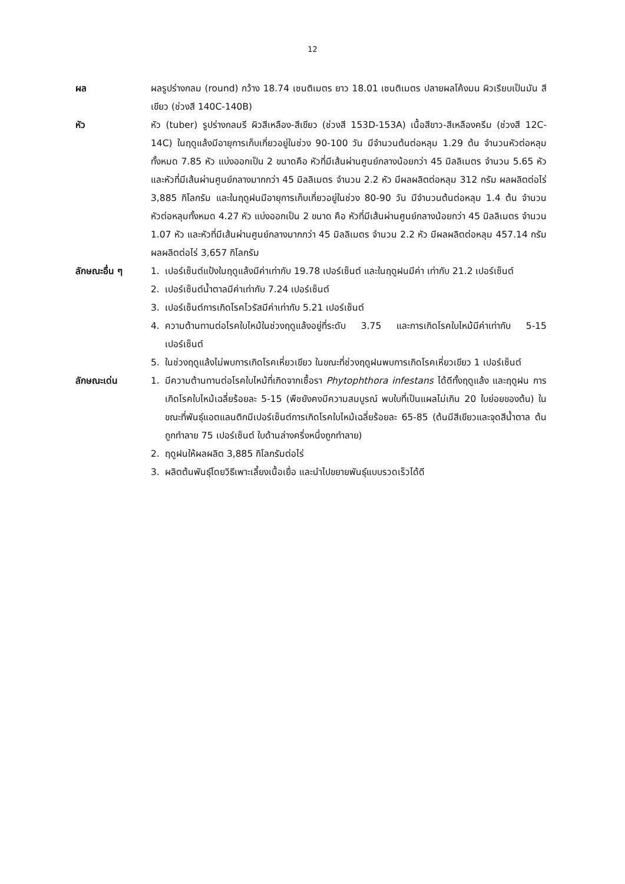12
ผล ผลรูปร่างกลม (round) กว้าง 18.74 เซนติเมตร ยาว 18.01 เซนติเมตร ปลายผลโค้งมน ผิวเรียบเป็นมัน สีเขียว (ช่วงสี 140C-140B)
หัว หัว (tuber) รูปร่างกลมรี ผิวสีเหลือง-สีเขียว (ช่วงสี 153D-153A) เนื้อสีขาว-สีเหลืองครีม (ช่วงสี 12C-14C) ในฤดูแล้งมีอายุการเก็บเกี่ยวอยู่ในช่วง 90-100 วัน มีจำนวนต้นต่อหลุม 1.29 ต้น จำนวนหัวต่อหลุมทั้งหมด 7.85 หัว แบ่งออกเป็น 2 ขนาดคือ หัวที่มีเส้นผ่านศูนย์กลางน้อยกว่า 45 มิลลิเมตร จำนวน 5.65 หัว และหัวที่มีเส้นผ่านศูนย์กลางมากกว่า 45 มิลลิเมตร จำนวน 2.2 หัว มีผลผลิตต่อหลุม 312 กรัม ผลผลิตต่อไร่ 3,885 กิโลกรัม และในฤดูฝนมีอายุการเก็บเกี่ยวอยู่ในช่วง 80-90 วัน มีจำนวนต้นต่อหลุม 1.4 ต้น จำนวนหัวต่อหลุมทั้งหมด 4.27 หัว แบ่งออกเป็น 2 ขนาด คือ หัวที่มีเส้นผ่านศูนย์กลางน้อยกว่า 45 มิลลิเมตร จำนวน 1.07 หัว และหัวที่มีเส้นผ่านศูนย์กลางมากกว่า 45 มิลลิเมตร จำนวน 2.2 หัว มีผลผลิตต่อหลุม 457.14 กรัม ผลผลิตต่อไร่ 3,657 กิโลกรัม
ลักษณะอื่น ๆ 1. เปอร์เซ็นต์แป้งในฤดูแล้งมีค่าเท่ากับ 19.78 เปอร์เซ็นต์ และในฤดูฝนมีค่า เท่ากับ 21.2 เปอร์เซ็นต์
2. เปอร์เซ็นต์น้ำตาลมีค่าเท่ากับ 7.24 เปอร์เซ็นต์
3. เปอร์เซ็นต์การเกิดโรคไวรัสมีค่าเท่ากับ 5.21 เปอร์เซ็นต์
4. ความต้านทานต่อโรคใบไหม้ในช่วงฤดูแล้งอยู่ที่ระดับ 3.75 และการเกิดโรคใบไหม้มีค่าเท่ากับ 5-15 เปอร์เซ็นต์
5. ในช่วงฤดูแล้งไม่พบการเกิดโรคเหี่ยวเขียว ในขณะที่ช่วงฤดูฝนพบการเกิดโรคเหี่ยวเขียว 1 เปอร์เซ็นต์
ลักษณะเด่น 1. มีความต้านทานต่อโรคใบไหม้ที่เกิดจากเชื้อรา Phytophthora infestans ได้ดีทั้งฤดูแล้ง และฤดูฝน การเกิดโรคใบไหม้เฉลี่ยร้อยละ 5-15 (พืชยังคงมีความสมบูรณ์ พบใบที่เป็นแผลไม่เกิน 20 ใบย่อยของต้น) ในขณะที่พันธุ์แอตแลนติกมีเปอร์เซ็นต์การเกิดโรคใบไหม้เฉลี่ยร้อยละ 65-85 (ต้นมีสีเขียวและจุดสีน้ำตาล ต้นถูกทำลาย 75 เปอร์เซ็นต์ ใบด้านล่างครึ่งหนึ่งถูกทำลาย)
2. ฤดูฝนให้ผลผลิต 3,885 กิโลกรัมต่อไร่
3. ผลิตต้นพันธุ์โดยวิธีเพาะเลี้ยงเนื้อเยื่อ และนำไปขยายพันธุ์แบบรวดเร็วได้ดี